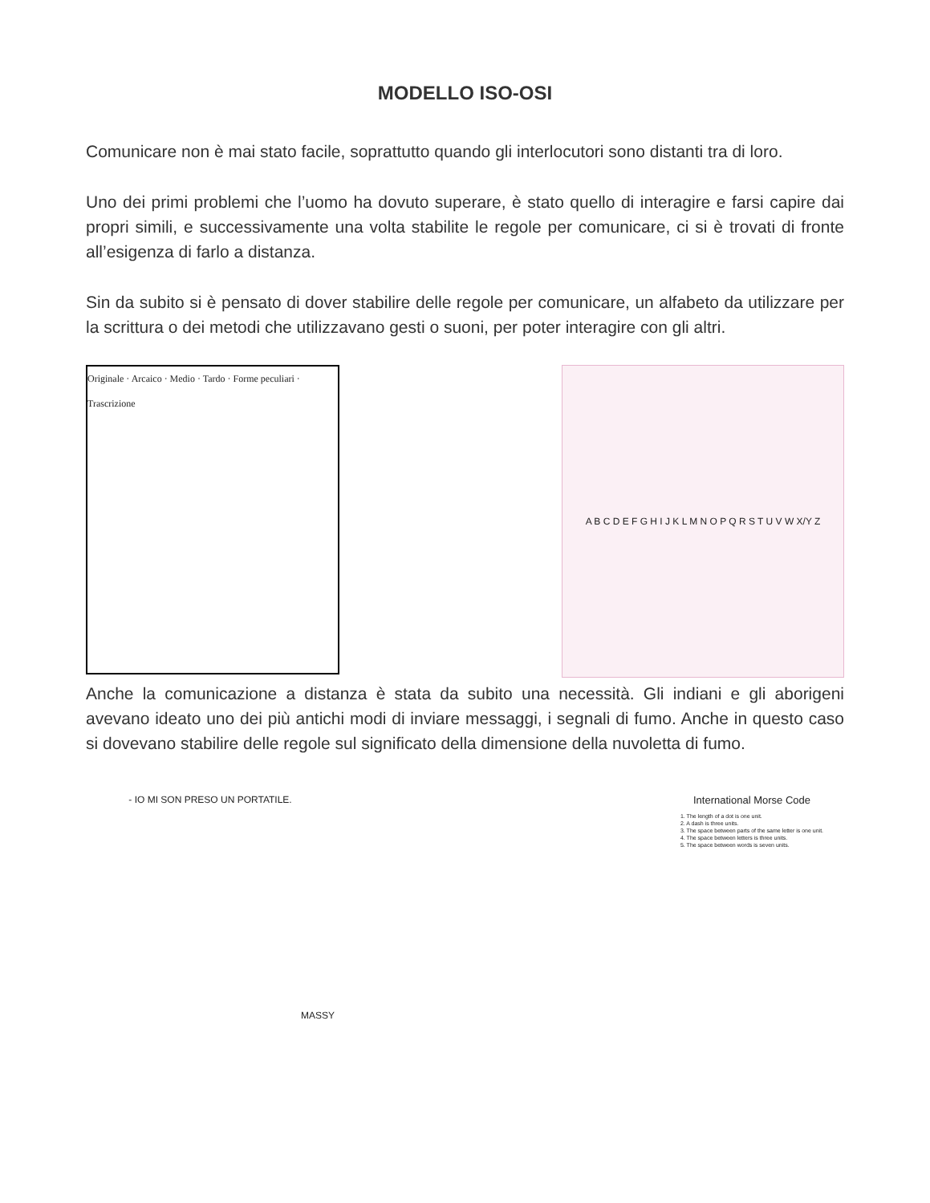MODELLO ISO-OSI
Comunicare non è mai stato facile, soprattutto quando gli interlocutori sono distanti tra di loro.
Uno dei primi problemi che l’uomo ha dovuto superare, è stato quello di interagire e farsi capire dai propri simili, e successivamente una volta stabilite le regole per comunicare, ci si è trovati di fronte all’esigenza di farlo a distanza.
Sin da subito si è pensato di dover stabilire delle regole per comunicare, un alfabeto da utilizzare per la scrittura o dei metodi che utilizzavano gesti o suoni, per poter interagire con gli altri.
Originale · Arcaico · Medio · Tardo · Forme peculiari · Trascrizione
A B C D E F G H I J K L M N O P Q R S T U V W X/Y Z
Anche la comunicazione a distanza è stata da subito una necessità. Gli indiani e gli aborigeni avevano ideato uno dei più antichi modi di inviare messaggi, i segnali di fumo. Anche in questo caso si dovevano stabilire delle regole sul significato della dimensione della nuvoletta di fumo.
- IO MI SON PRESO UN PORTATILE.
MASSY
International Morse Code
1. The length of a dot is one unit.
2. A dash is three units.
3. The space between parts of the same letter is one unit.
4. The space between letters is three units.
5. The space between words is seven units.